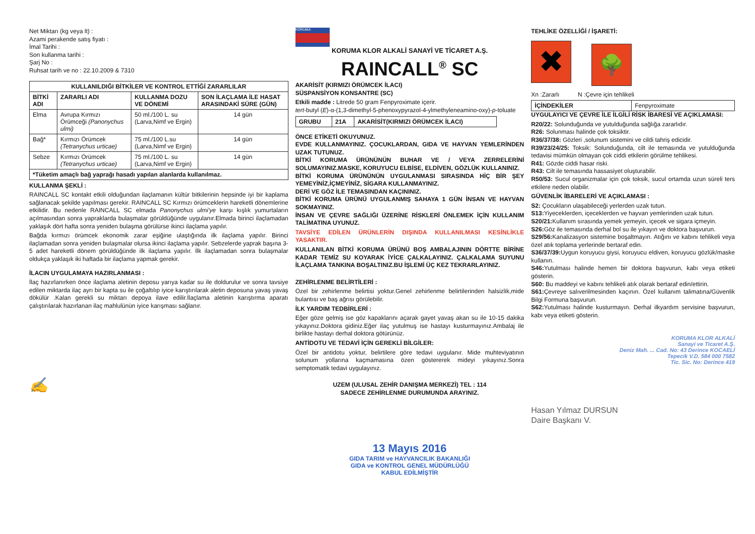Net Miktarı (kg veya lt) :
Azami perakende satış fiyatı :
İmal Tarihi :
Son kullanma tarihi :
Şarj No :
Ruhsat tarih ve no : 22.10.2009 & 7310
| KULLANILDIĞI BİTKİLER VE KONTROL ETTİĞİ ZARARLILAR | | | |
| --- | --- | --- | --- |
| BİTKİ ADI | ZARARLI ADI | KULLANMA DOZU VE DÖNEMİ | SON İLAÇLAMA İLE HASAT ARASINDAKİ SÜRE (GÜN) |
| Elma | Avrupa Kırmızı Örümceği (Panonychus ulmi) | 50 ml./100 L. su (Larva,Nimf ve Ergin) | 14 gün |
| Bağ* | Kırmızı Örümcek (Tetranychus urticae) | 75 ml./100 L.su (Larva,Nimf ve Ergin) | 14 gün |
| Sebze | Kırmızı Örümcek (Tetranychus urticae) | 75 ml./100 L. su (Larva,Nimf ve Ergin) | 14 gün |
| *Tüketim amaçlı bağ yaprağı hasadı yapılan alanlarda kullanılmaz. | | | |
KULLANMA ŞEKLİ :
RAINCALL SC kontakt etkili olduğundan ilaçlamanın kültür bitkilerinin hepsinde iyi bir kaplama sağlanacak şekilde yapılması gerekir. RAINCALL SC Kırmızı örümceklerin hareketli dönemlerine etkilidir. Bu nedenle RAINCALL SC elmada Panonychus ulmi'ye karşı kışlık yumurtaların açılmasından sonra yapraklarda bulaşmalar görüldüğünde uygulanır.Elmada birinci ilaçlamadan yaklaşık dört hafta sonra yeniden bulaşma görülürse ikinci ilaçlama yapılır.
Bağda kırmızı örümcek ekonomik zarar eşiğine ulaştığında ilk ilaçlama yapılır. Birinci ilaçlamadan sonra yeniden bulaşmalar olursa ikinci ilaçlama yapılır. Sebzelerde yaprak başına 3-5 adet hareketli dönem görüldüğünde ilk ilaçlama yapılır. İlk ilaçlamadan sonra bulaşmalar oldukça yaklaşık iki haftada bir ilaçlama yapmak gerekir.
İLACIN UYGULAMAYA HAZIRLANMASI :
İlaç hazırlanırken önce ilaçlama aletinin deposu yarıya kadar su ile doldurulur ve sonra tavsiye edilen miktarda ilaç ayrı bir kapta su ile çoğaltılıp iyice karıştırılarak aletin deposuna yavaş yavaş dökülür .Kalan gerekli su miktarı depoya ilave edilir.İlaçlama aletinin karıştırma aparatı çalıştırılarak hazırlanan ilaç mahlulünün iyice karışması sağlanır.
✍
KORUMA
KORUMA KLOR ALKALİ SANAYİ VE TİCARET A.Ş.
RAINCALL<sup>®</sup> SC
AKARİSİT (KIRMIZI ÖRÜMCEK İLACI)
SÜSPANSİYON KONSANTRE (SC)
Etkili madde : Litrede 50 gram Fenpyroximate içerir.
tert-butyl (E)-α-(1,3-dimethyl-5-phenoxypyrazol-4-ylmethyleneamino-oxy)-p-toluate
| GRUBU | 21A | AKARİSİT(KIRMIZI ÖRÜMCEK İLACI) |
ÖNCE ETİKETİ OKUYUNUZ.
EVDE KULLANMAYINIZ. ÇOCUKLARDAN, GIDA VE HAYVAN YEMLERİNDEN UZAK TUTUNUZ.
BİTKİ KORUMA ÜRÜNÜNÜN BUHAR VE / VEYA ZERRELERİNİ SOLUMAYINIZ.MASKE, KORUYUCU ELBİSE, ELDİVEN, GÖZLÜK KULLANINIZ.
BİTKİ KORUMA ÜRÜNÜNÜN UYGULANMASI SIRASINDA HİÇ BİR ŞEY YEMEYİNİZ,İÇMEYİNİZ, SİGARA KULLANMAYINIZ.
DERİ VE GÖZ İLE TEMASINDAN KAÇININIZ.
BİTKİ KORUMA ÜRÜNÜ UYGULANMIŞ SAHAYA 1 GÜN İNSAN VE HAYVAN SOKMAYINIZ.
İNSAN VE ÇEVRE SAĞLIĞI ÜZERİNE RİSKLERİ ÖNLEMEK İÇİN KULLANIM TALİMATINA UYUNUZ.
TAVSİYE EDİLEN ÜRÜNLERİN DIŞINDA KULLANILMASI KESİNLİKLE YASAKTIR.
KULLANILAN BİTKİ KORUMA ÜRÜNÜ BOŞ AMBALAJININ DÖRTTE BİRİNE KADAR TEMİZ SU KOYARAK İYİCE ÇALKALAYINIZ. ÇALKALAMA SUYUNU İLAÇLAMA TANKINA BOŞALTINIZ.BU İŞLEMİ ÜÇ KEZ TEKRARLAYINIZ.
ZEHİRLENME BELİRTİLERİ :
Özel bir zehirlenme belirtisi yoktur.Genel zehirlenme belirtilerinden halsizlik,mide bulantısı ve baş ağrısı görülebilir.
İLK YARDIM TEDBİRLERİ :
Eğer göze gelmiş ise göz kapaklarını açarak gayet yavaş akan su ile 10-15 dakika yıkayınız.Doktora gidiniz.Eğer ilaç yutulmuş ise hastayı kusturmayınız.Ambalaj ile birlikte hastayı derhal doktora götürünüz.
ANTİDOTU VE TEDAVİ İÇİN GEREKLİ BİLGİLER:
Özel bir antidotu yoktur, belirtilere göre tedavi uygulanır. Mide muhteviyatının solunum yollarına kaçmamasına özen göstererek mideyi yıkayınız.Sonra semptomatik tedavi uygulayınız.
UZEM (ULUSAL ZEHİR DANIŞMA MERKEZİ) TEL : 114
SADECE ZEHİRLENME DURUMUNDA ARAYINIZ.
13 Mayıs 2016
GIDA TARIM ve HAYVANCILIK BAKANLIĞI
GIDA ve KONTROL GENEL MÜDÜRLÜĞÜ
KABUL EDİLMİŞTİR
TEHLİKE ÖZELLİĞİ / İŞARETİ:
✖ 🌳
Xn :Zararlı N :Çevre için tehlikeli
| İÇİNDEKİLER | Fenpyroximate |
UYGULAYICI VE ÇEVRE İLE İLGİLİ RİSK İBARESİ VE AÇIKLAMASI:
R20/22: Solunduğunda ve yutulduğunda sağlığa zararlıdır.
R26: Solunması halinde çok toksiktir.
R36/37/38: Gözleri ,solunum sistemini ve cildi tahriş edicidir.
R39/23/24/25: Toksik: Solunduğunda, cilt ile temasında ve yutulduğunda tedavisi mümkün olmayan çok ciddi etkilerin görülme tehlikesi.
R41: Gözde ciddi hasar riski.
R43: Cilt ile temasında hassasiyet oluşturabilir.
R50/53: Sucul organizmalar için çok toksik, sucul ortamda uzun süreli ters etkilere neden olabilir.
GÜVENLİK İBARELERİ VE AÇIKLAMASI :
S2: Çocukların ulaşabileceği yerlerden uzak tutun.
S13: Yiyeceklerden, içeceklerden ve hayvan yemlerinden uzak tutun.
S20/21: Kullanım sırasında yemek yemeyin, içecek ve sigara içmeyin.
S26: Göz ile temasında derhal bol su ile yıkayın ve doktora başvurun.
S29/56: Kanalizasyon sistemine boşaltmayın. Atığını ve kabını tehlikeli veya özel atık toplama yerlerinde bertaraf edin.
S36/37/39: Uygun koruyucu giysi, koruyucu eldiven, koruyucu gözlük/maske kullanın.
S46: Yutulması halinde hemen bir doktora başvurun, kabı veya etiketi gösterin.
S60: Bu maddeyi ve kabını tehlikeli atık olarak bertaraf edin/ettirin.
S61: Çevreye salıverilmesinden kaçının. Özel kullanım talimatına/Güvenlik Bilgi Formuna başvurun.
S62: Yutulması halinde kusturmayın. Derhal ilkyardım servisine başvurun, kabı veya etiketi gösterin.
KORUMA KLOR ALKALİ
Sanayi ve Ticaret A.Ş.
Deniz Mah. ... Cad. No: 43 Derince KOCAELİ
Tepecik V.D. 584 000 7582
Tic. Sic. No: Derince 419
Hasan Yılmaz DURSUN
Daire Başkanı V.